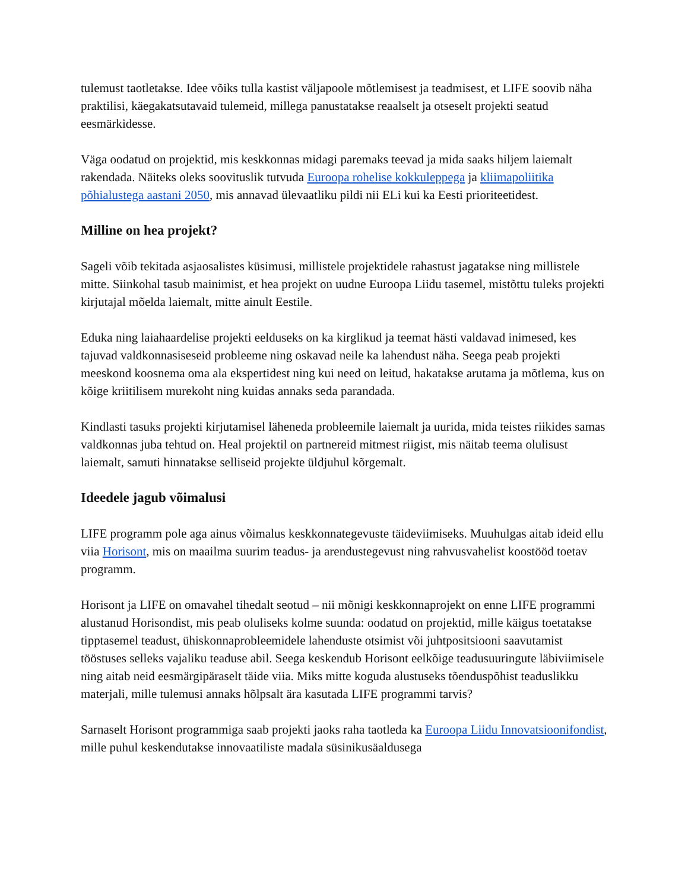tulemust taotletakse. Idee võiks tulla kastist väljapoole mõtlemisest ja teadmisest, et LIFE soovib näha praktilisi, käegakatsutavaid tulemeid, millega panustatakse reaalselt ja otseselt projekti seatud eesmärkidesse.
Väga oodatud on projektid, mis keskkonnas midagi paremaks teevad ja mida saaks hiljem laiemalt rakendada. Näiteks oleks soovituslik tutvuda Euroopa rohelise kokkuleppega ja kliimapoliitika põhialustega aastani 2050, mis annavad ülevaatliku pildi nii ELi kui ka Eesti prioriteetidest.
Milline on hea projekt?
Sageli võib tekitada asjaosalistes küsimusi, millistele projektidele rahastust jagatakse ning millistele mitte. Siinkohal tasub mainimist, et hea projekt on uudne Euroopa Liidu tasemel, mistõttu tuleks projekti kirjutajal mõelda laiemalt, mitte ainult Eestile.
Eduka ning laiahaardelise projekti eelduseks on ka kirglikud ja teemat hästi valdavad inimesed, kes tajuvad valdkonnasiseseid probleeme ning oskavad neile ka lahendust näha. Seega peab projekti meeskond koosnema oma ala ekspertidest ning kui need on leitud, hakatakse arutama ja mõtlema, kus on kõige kriitilisem murekoht ning kuidas annaks seda parandada.
Kindlasti tasuks projekti kirjutamisel läheneda probleemile laiemalt ja uurida, mida teistes riikides samas valdkonnas juba tehtud on. Heal projektil on partnereid mitmest riigist, mis näitab teema olulisust laiemalt, samuti hinnatakse selliseid projekte üldjuhul kõrgemalt.
Ideedele jagub võimalusi
LIFE programm pole aga ainus võimalus keskkonnategevuste täideviimiseks. Muuhulgas aitab ideid ellu viia Horisont, mis on maailma suurim teadus- ja arendustegevust ning rahvusvahelist koostööd toetav programm.
Horisont ja LIFE on omavahel tihedalt seotud – nii mõnigi keskkonnaprojekt on enne LIFE programmi alustanud Horisondist, mis peab oluliseks kolme suunda: oodatud on projektid, mille käigus toetatakse tipptasemel teadust, ühiskonnaprobleemidele lahenduste otsimist või juhtpositsiooni saavutamist tööstuses selleks vajaliku teaduse abil. Seega keskendub Horisont eelkõige teadusuuringute läbiviimisele ning aitab neid eesmärgipäraselt täide viia. Miks mitte koguda alustuseks tõenduspõhist teaduslikku materjali, mille tulemusi annaks hõlpsalt ära kasutada LIFE programmi tarvis?
Sarnaselt Horisont programmiga saab projekti jaoks raha taotleda ka Euroopa Liidu Innovatsioonifondist, mille puhul keskendutakse innovaatiliste madala süsinikusäaldusega